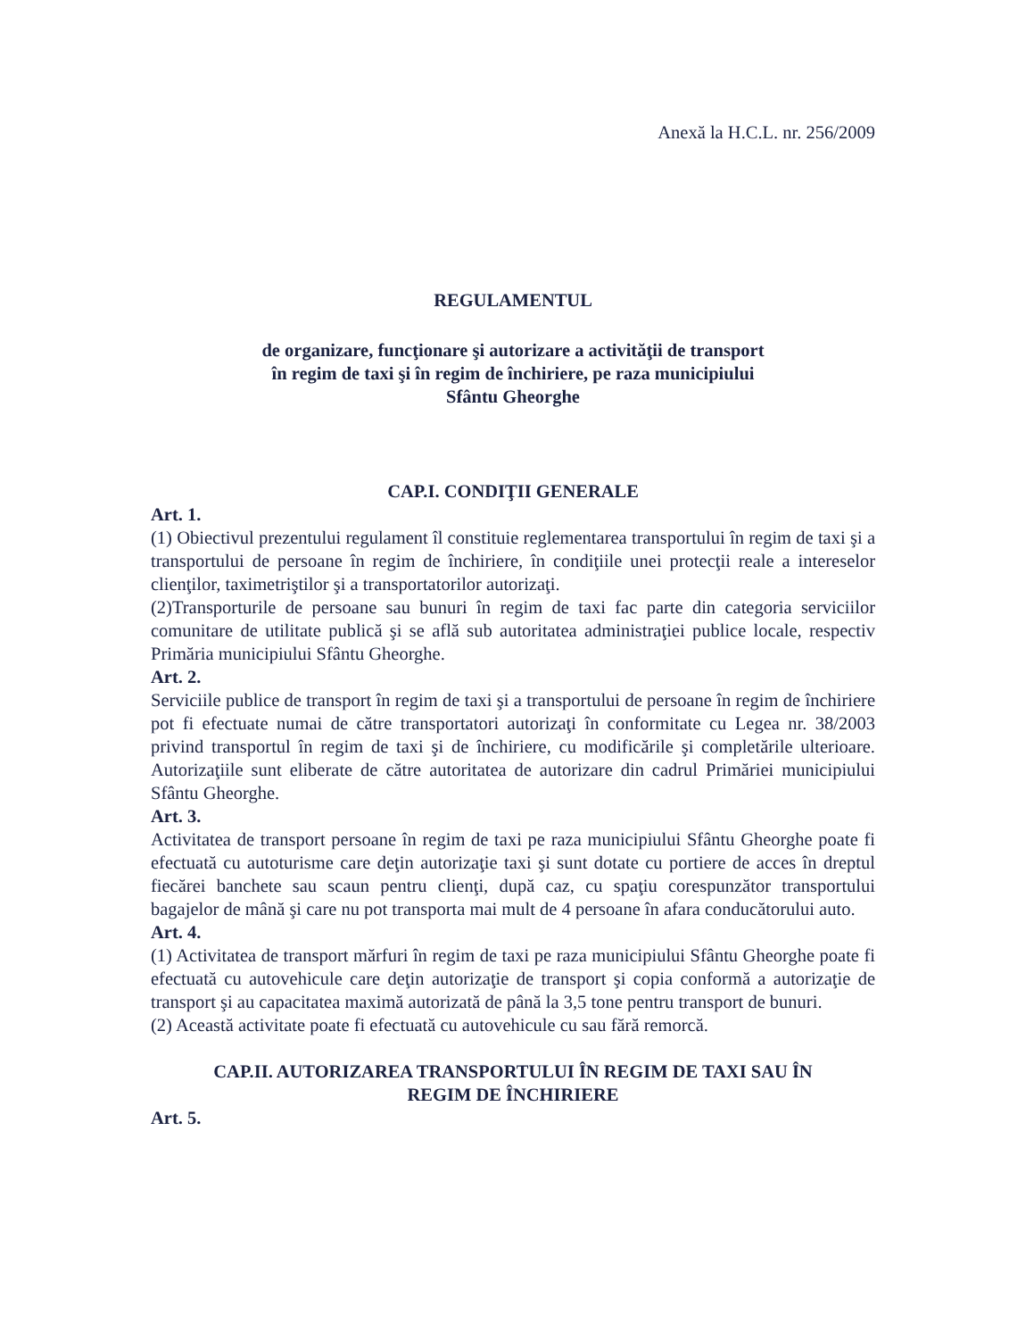Anexă la H.C.L. nr. 256/2009
REGULAMENTUL
de organizare, funcţionare şi autorizare a activităţii de transport
în regim de taxi şi în regim de închiriere, pe raza municipiului
Sfântu Gheorghe
CAP.I. CONDIŢII GENERALE
Art. 1.
(1) Obiectivul prezentului regulament îl constituie reglementarea transportului în regim de taxi şi a transportului de persoane în regim de închiriere, în condiţiile unei protecţii reale a intereselor clienţilor, taximetriştilor şi a transportatorilor autorizaţi.
(2)Transporturile de persoane sau bunuri în regim de taxi fac parte din categoria serviciilor comunitare de utilitate publică şi se află sub autoritatea administraţiei publice locale, respectiv Primăria municipiului Sfântu Gheorghe.
Art. 2.
Serviciile publice de transport în regim de taxi şi a transportului de persoane în regim de închiriere pot fi efectuate numai de către transportatori autorizaţi în conformitate cu Legea nr. 38/2003 privind transportul în regim de taxi şi de închiriere, cu modificările şi completările ulterioare. Autorizaţiile sunt eliberate de către autoritatea de autorizare din cadrul Primăriei municipiului Sfântu Gheorghe.
Art. 3.
Activitatea de transport persoane în regim de taxi pe raza municipiului Sfântu Gheorghe poate fi efectuată cu autoturisme care deţin autorizaţie taxi şi sunt dotate cu portiere de acces în dreptul fiecărei banchete sau scaun pentru clienţi, după caz, cu spaţiu corespunzător transportului bagajelor de mână şi care nu pot transporta mai mult de 4 persoane în afara conducătorului auto.
Art. 4.
(1) Activitatea de transport mărfuri în regim de taxi pe raza municipiului Sfântu Gheorghe poate fi efectuată cu autovehicule care deţin autorizaţie de transport şi copia conformă a autorizaţie de transport şi au capacitatea maximă autorizată de până la 3,5 tone pentru transport de bunuri.
(2) Această activitate poate fi efectuată cu autovehicule cu sau fără remorcă.
CAP.II. AUTORIZAREA TRANSPORTULUI ÎN REGIM DE TAXI SAU ÎN
REGIM DE ÎNCHIRIERE
Art. 5.